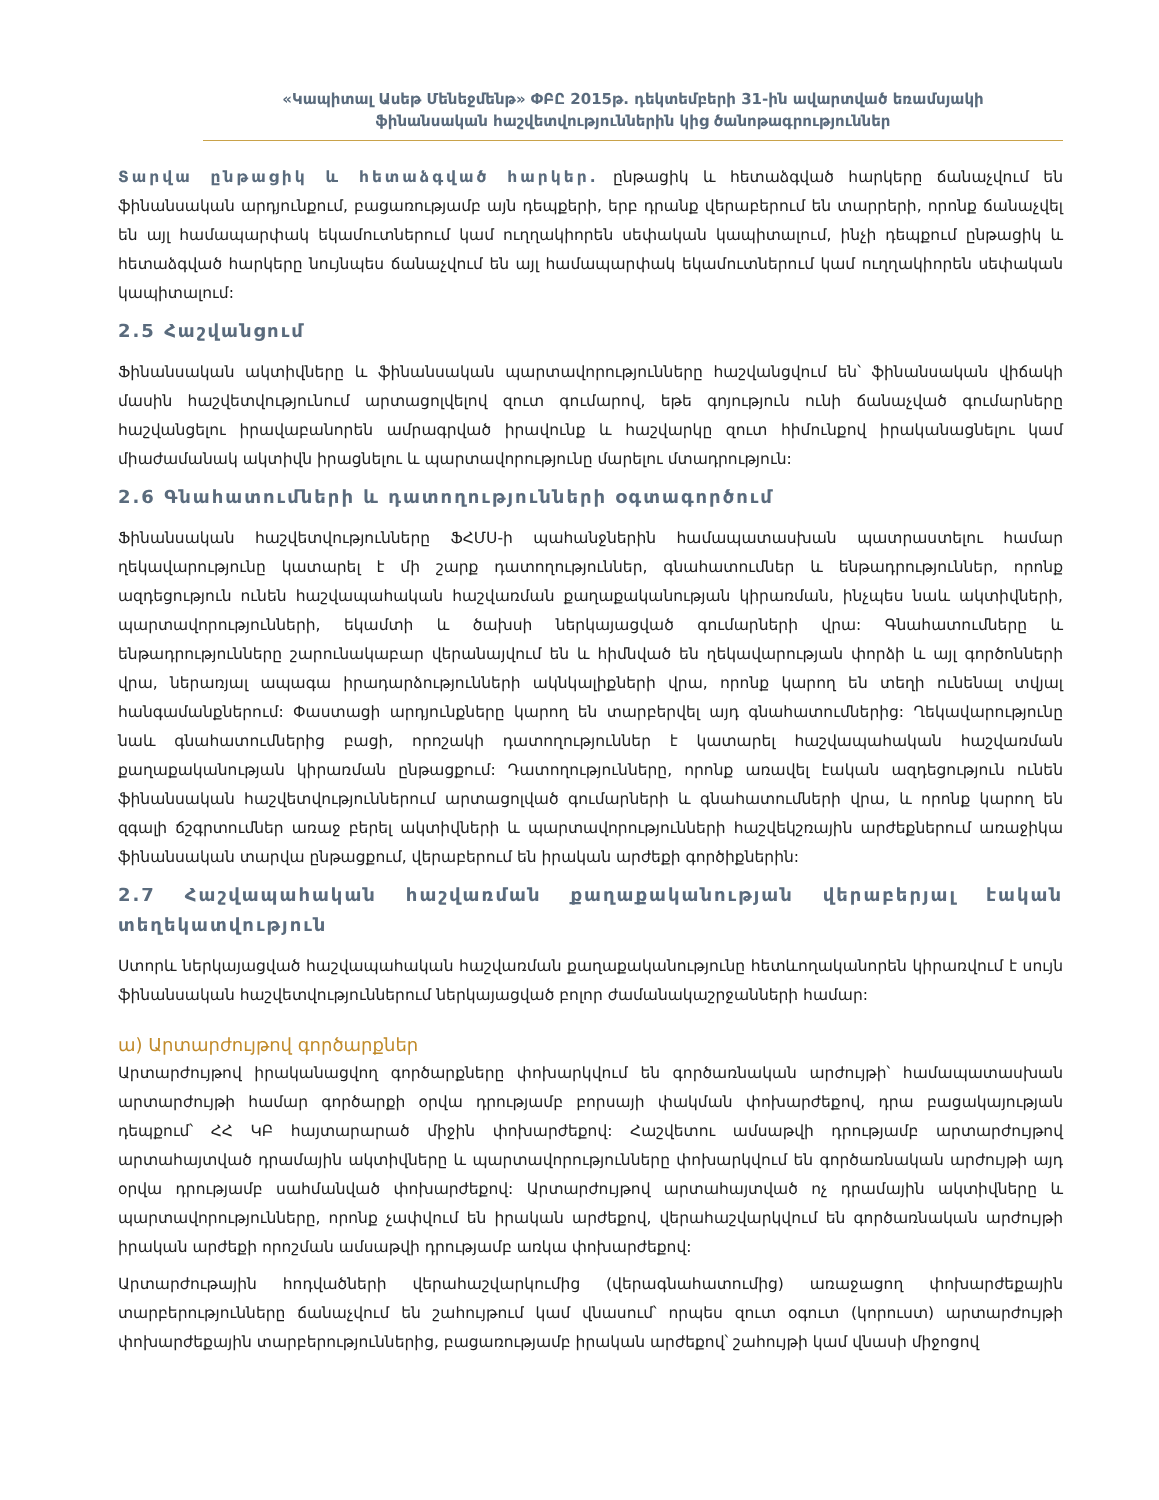«Կապիտալ Ասեթ Մենեջմենթ» ՓԲԸ 2015թ. դեկտեմբերի 31-ին ավարտված եռամսյակի
ֆինանսական հաշվետվություններին կից ծանոթագրություններ
Տարվա ընթացիկ և հետաձգված հարկեր. ընթացիկ և հետաձգված հարկերը ճանաչվում են ֆինանսական արդյունքում, բացառությամբ այն դեպքերի, երբ դրանք վերաբերում են տարրերի, որոնք ճանաչվել են այլ համապարփակ եկամուտներում կամ ուղղակիորեն սեփական կապիտալում, ինչի դեպքում ընթացիկ և հետաձգված հարկերը նույնպես ճանաչվում են այլ համապարփակ եկամուտներում կամ ուղղակիորեն սեփական կապիտալում:
2.5 Հաշվանցում
Ֆինանսական ակտիվները և ֆինանսական պարտավորությունները հաշվանցվում են՝ ֆինանսական վիճակի մասին հաշվետվությունում արտացոլվելով զուտ գումարով, եթե գոյություն ունի ճանաչված գումարները հաշվանցելու իրավաբանորեն ամրագրված իրավունք և հաշվարկը զուտ հիմունքով իրականացնելու կամ միաժամանակ ակտիվն իրացնելու և պարտավորությունը մարելու մտադրություն:
2.6 Գնահատումների և դատողությունների օգտագործում
Ֆինանսական հաշվետվությունները ՖՀՄՍ-ի պահանջներին համապատասխան պատրաստելու համար ղեկավարությունը կատարել է մի շարք դատողություններ, գնահատումներ և ենթադրություններ, որոնք ազդեցություն ունեն հաշվապահական հաշվառման քաղաքականության կիրառման, ինչպես նաև ակտիվների, պարտավորությունների, եկամտի և ծախսի ներկայացված գումարների վրա: Գնահատումները և ենթադրությունները շարունակաբար վերանայվում են և հիմնված են ղեկավարության փորձի և այլ գործոնների վրա, ներառյալ ապագա իրադարձությունների ակնկալիքների վրա, որոնք կարող են տեղի ունենալ տվյալ հանգամանքներում: Փաստացի արդյունքները կարող են տարբերվել այդ գնահատումներից: Ղեկավարությունը նաև գնահատումներից բացի, որոշակի դատողություններ է կատարել հաշվապահական հաշվառման քաղաքականության կիրառման ընթացքում: Դատողությունները, որոնք առավել էական ազդեցություն ունեն ֆինանսական հաշվետվություններում արտացոլված գումարների և գնահատումների վրա, և որոնք կարող են զգալի ճշգրտումներ առաջ բերել ակտիվների և պարտավորությունների հաշվեկշռային արժեքներում առաջիկա ֆինանսական տարվա ընթացքում, վերաբերում են իրական արժեքի գործիքներին:
2.7 Հաշվապահական հաշվառման քաղաքականության վերաբերյալ էական տեղեկատվություն
Ստորև ներկայացված հաշվապահական հաշվառման քաղաքականությունը հետևողականորեն կիրառվում է սույն ֆինանսական հաշվետվություններում ներկայացված բոլոր ժամանակաշրջանների համար:
ա) Արտարժույթով գործարքներ
Արտարժույթով իրականացվող գործարքները փոխարկվում են գործառնական արժույթի՝ համապատասխան արտարժույթի համար գործարքի օրվա դրությամբ բորսայի փակման փոխարժեքով, դրա բացակայության դեպքում՝ ՀՀ ԿԲ հայտարարած միջին փոխարժեքով: Հաշվետու ամսաթվի դրությամբ արտարժույթով արտահայտված դրամային ակտիվները և պարտավորությունները փոխարկվում են գործառնական արժույթի այդ օրվա դրությամբ սահմանված փոխարժեքով: Արտարժույթով արտահայտված ոչ դրամային ակտիվները և պարտավորությունները, որոնք չափվում են իրական արժեքով, վերահաշվարկվում են գործառնական արժույթի իրական արժեքի որոշման ամսաթվի դրությամբ առկա փոխարժեքով:
Արտարժութային հոդվածների վերահաշվարկումից (վերագնահատումից) առաջացող փոխարժեքային տարբերությունները ճանաչվում են շահույթում կամ վնասում՝ որպես զուտ օգուտ (կորուստ) արտարժույթի փոխարժեքային տարբերություններից, բացառությամբ իրական արժեքով՝ շահույթի կամ վնասի միջոցով